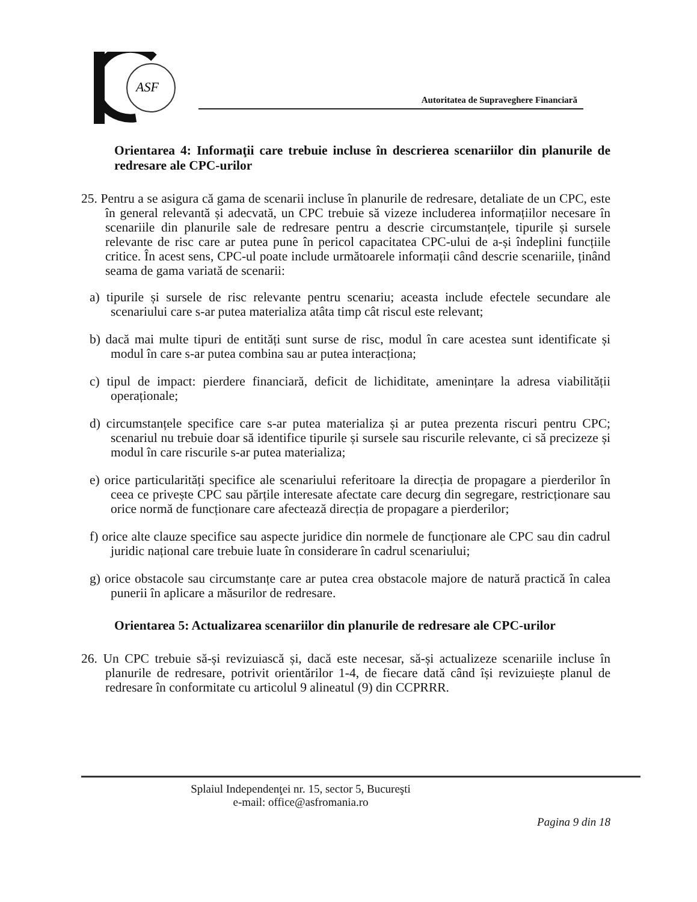ASF
Autoritatea de Supraveghere Financiară
Orientarea 4: Informaţii care trebuie incluse în descrierea scenariilor din planurile de redresare ale CPC-urilor
25. Pentru a se asigura că gama de scenarii incluse în planurile de redresare, detaliate de un CPC, este în general relevantă și adecvată, un CPC trebuie să vizeze includerea informațiilor necesare în scenariile din planurile sale de redresare pentru a descrie circumstanțele, tipurile și sursele relevante de risc care ar putea pune în pericol capacitatea CPC-ului de a-și îndeplini funcțiile critice. În acest sens, CPC-ul poate include următoarele informații când descrie scenariile, ținând seama de gama variată de scenarii:
a) tipurile și sursele de risc relevante pentru scenariu; aceasta include efectele secundare ale scenariului care s-ar putea materializa atâta timp cât riscul este relevant;
b) dacă mai multe tipuri de entități sunt surse de risc, modul în care acestea sunt identificate și modul în care s-ar putea combina sau ar putea interacționa;
c) tipul de impact: pierdere financiară, deficit de lichiditate, amenințare la adresa viabilității operaționale;
d) circumstanțele specifice care s-ar putea materializa și ar putea prezenta riscuri pentru CPC; scenariul nu trebuie doar să identifice tipurile și sursele sau riscurile relevante, ci să precizeze și modul în care riscurile s-ar putea materializa;
e) orice particularități specifice ale scenariului referitoare la direcția de propagare a pierderilor în ceea ce privește CPC sau părțile interesate afectate care decurg din segregare, restricționare sau orice normă de funcționare care afectează direcția de propagare a pierderilor;
f) orice alte clauze specifice sau aspecte juridice din normele de funcționare ale CPC sau din cadrul juridic național care trebuie luate în considerare în cadrul scenariului;
g) orice obstacole sau circumstanțe care ar putea crea obstacole majore de natură practică în calea punerii în aplicare a măsurilor de redresare.
Orientarea 5: Actualizarea scenariilor din planurile de redresare ale CPC-urilor
26. Un CPC trebuie să-și revizuiască și, dacă este necesar, să-și actualizeze scenariile incluse în planurile de redresare, potrivit orientărilor 1-4, de fiecare dată când își revizuiește planul de redresare în conformitate cu articolul 9 alineatul (9) din CCPRRR.
Splaiul Independenţei nr. 15, sector 5, Bucureşti
e-mail: office@asfromania.ro
Pagina 9 din 18